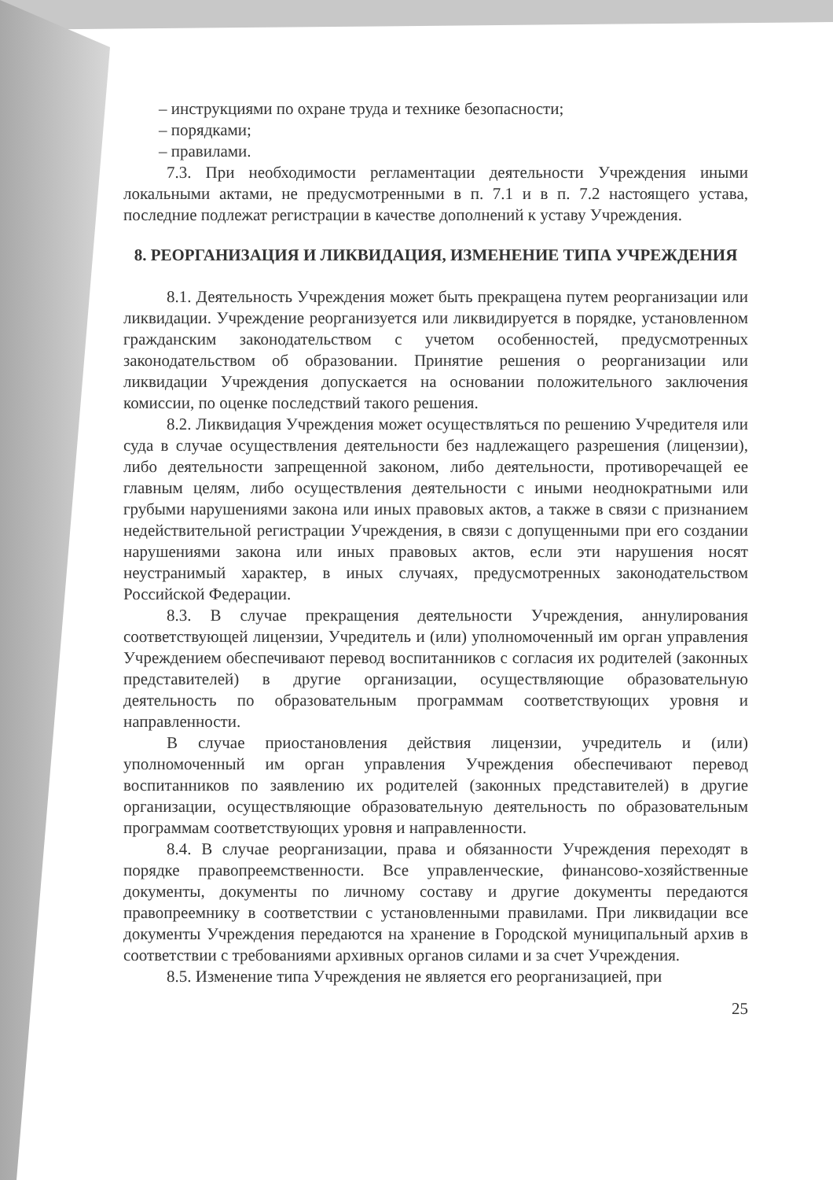– инструкциями по охране труда и технике безопасности;
– порядками;
– правилами.
7.3. При необходимости регламентации деятельности Учреждения иными локальными актами, не предусмотренными в п. 7.1 и в п. 7.2 настоящего устава, последние подлежат регистрации в качестве дополнений к уставу Учреждения.
8. РЕОРГАНИЗАЦИЯ И ЛИКВИДАЦИЯ, ИЗМЕНЕНИЕ ТИПА УЧРЕЖДЕНИЯ
8.1. Деятельность Учреждения может быть прекращена путем реорганизации или ликвидации. Учреждение реорганизуется или ликвидируется в порядке, установленном гражданским законодательством с учетом особенностей, предусмотренных законодательством об образовании. Принятие решения о реорганизации или ликвидации Учреждения допускается на основании положительного заключения комиссии, по оценке последствий такого решения.
8.2. Ликвидация Учреждения может осуществляться по решению Учредителя или суда в случае осуществления деятельности без надлежащего разрешения (лицензии), либо деятельности запрещенной законом, либо деятельности, противоречащей ее главным целям, либо осуществления деятельности с иными неоднократными или грубыми нарушениями закона или иных правовых актов, а также в связи с признанием недействительной регистрации Учреждения, в связи с допущенными при его создании нарушениями закона или иных правовых актов, если эти нарушения носят неустранимый характер, в иных случаях, предусмотренных законодательством Российской Федерации.
8.3. В случае прекращения деятельности Учреждения, аннулирования соответствующей лицензии, Учредитель и (или) уполномоченный им орган управления Учреждением обеспечивают перевод воспитанников с согласия их родителей (законных представителей) в другие организации, осуществляющие образовательную деятельность по образовательным программам соответствующих уровня и направленности.
В случае приостановления действия лицензии, учредитель и (или) уполномоченный им орган управления Учреждения обеспечивают перевод воспитанников по заявлению их родителей (законных представителей) в другие организации, осуществляющие образовательную деятельность по образовательным программам соответствующих уровня и направленности.
8.4. В случае реорганизации, права и обязанности Учреждения переходят в порядке правопреемственности. Все управленческие, финансово-хозяйственные документы, документы по личному составу и другие документы передаются правопреемнику в соответствии с установленными правилами. При ликвидации все документы Учреждения передаются на хранение в Городской муниципальный архив в соответствии с требованиями архивных органов силами и за счет Учреждения.
8.5. Изменение типа Учреждения не является его реорганизацией, при
25